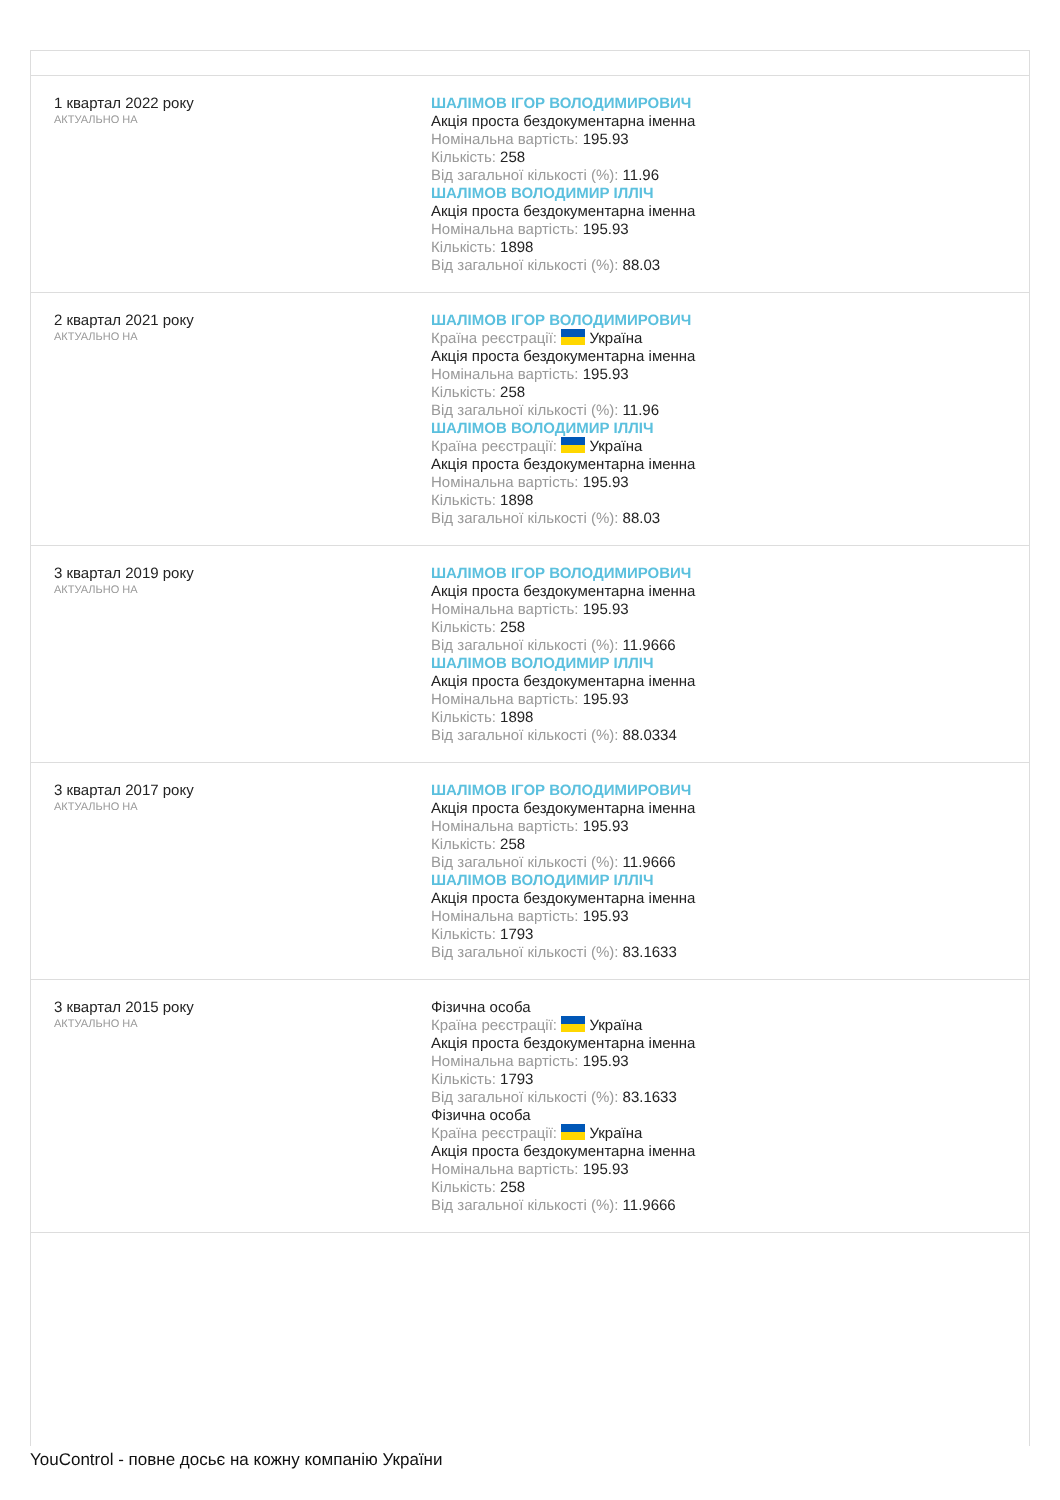| 1 квартал 2022 року АКТУАЛЬНО НА | ШАЛІМОВ ІГОР ВОЛОДИМИРОВИЧ Акція проста бездокументарна іменна Номінальна вартість: 195.93 Кількість: 258 Від загальної кількості (%): 11.96 ШАЛІМОВ ВОЛОДИМИР ІЛЛІЧ Акція проста бездокументарна іменна Номінальна вартість: 195.93 Кількість: 1898 Від загальної кількості (%): 88.03 |
| 2 квартал 2021 року АКТУАЛЬНО НА | ШАЛІМОВ ІГОР ВОЛОДИМИРОВИЧ Країна реєстрації: Україна Акція проста бездокументарна іменна Номінальна вартість: 195.93 Кількість: 258 Від загальної кількості (%): 11.96 ШАЛІМОВ ВОЛОДИМИР ІЛЛІЧ Країна реєстрації: Україна Акція проста бездокументарна іменна Номінальна вартість: 195.93 Кількість: 1898 Від загальної кількості (%): 88.03 |
| 3 квартал 2019 року АКТУАЛЬНО НА | ШАЛІМОВ ІГОР ВОЛОДИМИРОВИЧ Акція проста бездокументарна іменна Номінальна вартість: 195.93 Кількість: 258 Від загальної кількості (%): 11.9666 ШАЛІМОВ ВОЛОДИМИР ІЛЛІЧ Акція проста бездокументарна іменна Номінальна вартість: 195.93 Кількість: 1898 Від загальної кількості (%): 88.0334 |
| 3 квартал 2017 року АКТУАЛЬНО НА | ШАЛІМОВ ІГОР ВОЛОДИМИРОВИЧ Акція проста бездокументарна іменна Номінальна вартість: 195.93 Кількість: 258 Від загальної кількості (%): 11.9666 ШАЛІМОВ ВОЛОДИМИР ІЛЛІЧ Акція проста бездокументарна іменна Номінальна вартість: 195.93 Кількість: 1793 Від загальної кількості (%): 83.1633 |
| 3 квартал 2015 року АКТУАЛЬНО НА | Фізична особа Країна реєстрації: Україна Акція проста бездокументарна іменна Номінальна вартість: 195.93 Кількість: 1793 Від загальної кількості (%): 83.1633 Фізична особа Країна реєстрації: Україна Акція проста бездокументарна іменна Номінальна вартість: 195.93 Кількість: 258 Від загальної кількості (%): 11.9666 |
YouControl - повне досьє на кожну компанію України